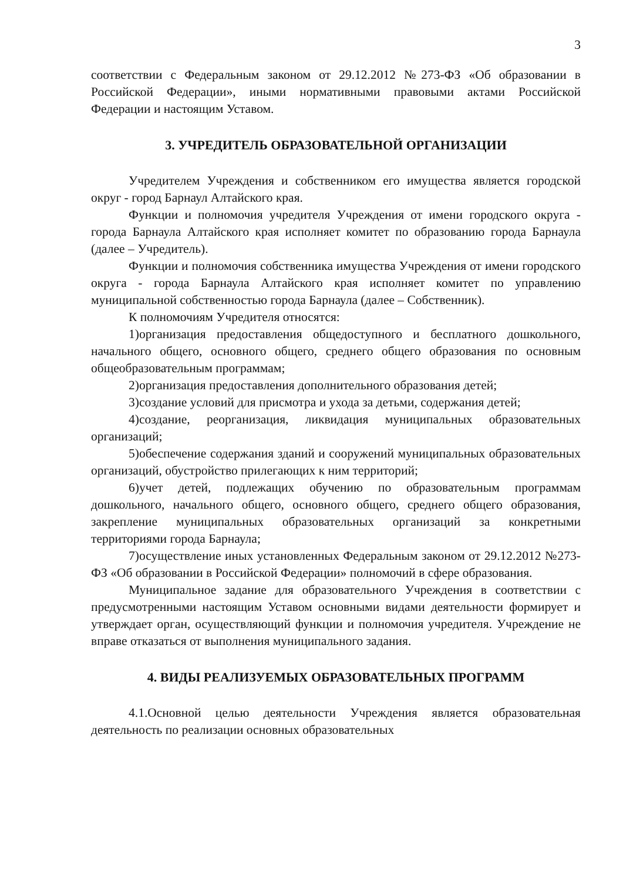3
соответствии с Федеральным законом от 29.12.2012 №273-ФЗ «Об образовании в Российской Федерации», иными нормативными правовыми актами Российской Федерации и настоящим Уставом.
3. УЧРЕДИТЕЛЬ ОБРАЗОВАТЕЛЬНОЙ ОРГАНИЗАЦИИ
Учредителем Учреждения и собственником его имущества является городской округ - город Барнаул Алтайского края.
Функции и полномочия учредителя Учреждения от имени городского округа - города Барнаула Алтайского края исполняет комитет по образованию города Барнаула (далее – Учредитель).
Функции и полномочия собственника имущества Учреждения от имени городского округа - города Барнаула Алтайского края исполняет комитет по управлению муниципальной собственностью города Барнаула (далее – Собственник).
К полномочиям Учредителя относятся:
1)организация предоставления общедоступного и бесплатного дошкольного, начального общего, основного общего, среднего общего образования по основным общеобразовательным программам;
2)организация предоставления дополнительного образования детей;
3)создание условий для присмотра и ухода за детьми, содержания детей;
4)создание, реорганизация, ликвидация муниципальных образовательных организаций;
5)обеспечение содержания зданий и сооружений муниципальных образовательных организаций, обустройство прилегающих к ним территорий;
6)учет детей, подлежащих обучению по образовательным программам дошкольного, начального общего, основного общего, среднего общего образования, закрепление муниципальных образовательных организаций за конкретными территориями города Барнаула;
7)осуществление иных установленных Федеральным законом от 29.12.2012 №273-ФЗ «Об образовании в Российской Федерации» полномочий в сфере образования.
Муниципальное задание для образовательного Учреждения в соответствии с предусмотренными настоящим Уставом основными видами деятельности формирует и утверждает орган, осуществляющий функции и полномочия учредителя. Учреждение не вправе отказаться от выполнения муниципального задания.
4. ВИДЫ РЕАЛИЗУЕМЫХ ОБРАЗОВАТЕЛЬНЫХ ПРОГРАММ
4.1.Основной целью деятельности Учреждения является образовательная деятельность по реализации основных образовательных